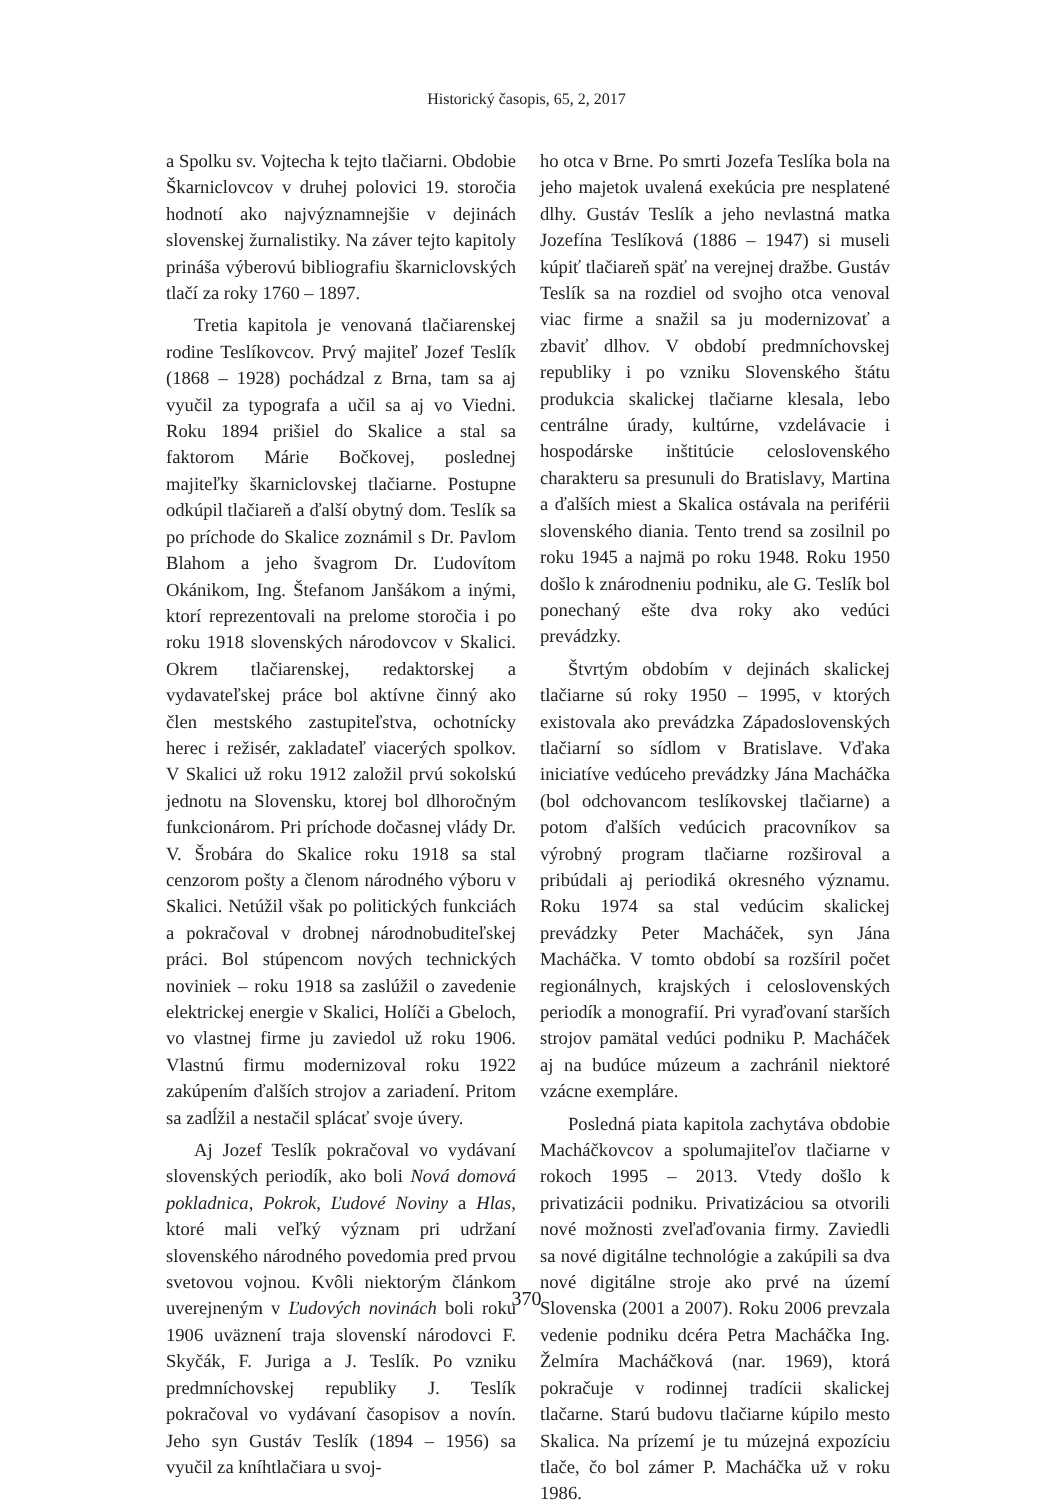Historický časopis, 65, 2, 2017
a Spolku sv. Vojtecha k tejto tlačiarni. Obdobie Škarniclovcov v druhej polovici 19. storočia hodnotí ako najvýznamnejšie v dejinách slovenskej žurnalistiky. Na záver tejto kapitoly prináša výberovú bibliografiu škarniclovských tlačí za roky 1760 – 1897.
Tretia kapitola je venovaná tlačiarenskej rodine Teslíkovcov. Prvý majiteľ Jozef Teslík (1868 – 1928) pochádzal z Brna, tam sa aj vyučil za typografa a učil sa aj vo Viedni. Roku 1894 prišiel do Skalice a stal sa faktorom Márie Bočkovej, poslednej majiteľky škarniclovskej tlačiarne. Postupne odkúpil tlačiareň a ďalší obytný dom. Teslík sa po príchode do Skalice zoznámil s Dr. Pavlom Blahom a jeho švagrom Dr. Ľudovítom Okánikom, Ing. Štefanom Janšákom a inými, ktorí reprezentovali na prelome storočia i po roku 1918 slovenských národovcov v Skalici. Okrem tlačiarenskej, redaktorskej a vydavateľskej práce bol aktívne činný ako člen mestského zastupiteľstva, ochotnícky herec i režisér, zakladateľ viacerých spolkov. V Skalici už roku 1912 založil prvú sokolskú jednotu na Slovensku, ktorej bol dlhoročným funkcionárom. Pri príchode dočasnej vlády Dr. V. Šrobára do Skalice roku 1918 sa stal cenzorom pošty a členom národného výboru v Skalici. Netúžil však po politických funkciách a pokračoval v drobnej národnobuditeľskej práci. Bol stúpencom nových technických noviniek – roku 1918 sa zaslúžil o zavedenie elektrickej energie v Skalici, Holíči a Gbeloch, vo vlastnej firme ju zaviedol už roku 1906. Vlastnú firmu modernizoval roku 1922 zakúpením ďalších strojov a zariadení. Pritom sa zadĺžil a nestačil splácať svoje úvery.
Aj Jozef Teslík pokračoval vo vydávaní slovenských periodík, ako boli Nová domová pokladnica, Pokrok, Ľudové Noviny a Hlas, ktoré mali veľký význam pri udržaní slovenského národného povedomia pred prvou svetovou vojnou. Kvôli niektorým článkom uverejneným v Ľudových novinách boli roku 1906 uväznení traja slovenskí národovci F. Skyčák, F. Juriga a J. Teslík. Po vzniku predmníchovskej republiky J. Teslík pokračoval vo vydávaní časopisov a novín. Jeho syn Gustáv Teslík (1894 – 1956) sa vyučil za kníhtlačiara u svoj-
ho otca v Brne. Po smrti Jozefa Teslíka bola na jeho majetok uvalená exekúcia pre nesplatené dlhy. Gustáv Teslík a jeho nevlastná matka Jozefína Teslíková (1886 – 1947) si museli kúpiť tlačiareň späť na verejnej dražbe. Gustáv Teslík sa na rozdiel od svojho otca venoval viac firme a snažil sa ju modernizovať a zbaviť dlhov. V období predmníchovskej republiky i po vzniku Slovenského štátu produkcia skalickej tlačiarne klesala, lebo centrálne úrady, kultúrne, vzdelávacie i hospodárske inštitúcie celoslovenského charakteru sa presunuli do Bratislavy, Martina a ďalších miest a Skalica ostávala na periférii slovenského diania. Tento trend sa zosilnil po roku 1945 a najmä po roku 1948. Roku 1950 došlo k znárodneniu podniku, ale G. Teslík bol ponechaný ešte dva roky ako vedúci prevádzky.
Štvrtým obdobím v dejinách skalickej tlačiarne sú roky 1950 – 1995, v ktorých existovala ako prevádzka Západoslovenských tlačiarní so sídlom v Bratislave. Vďaka iniciatíve vedúceho prevádzky Jána Macháčka (bol odchovancom teslíkovskej tlačiarne) a potom ďalších vedúcich pracovníkov sa výrobný program tlačiarne rozširoval a pribúdali aj periodiká okresného významu. Roku 1974 sa stal vedúcim skalickej prevádzky Peter Macháček, syn Jána Macháčka. V tomto období sa rozšíril počet regionálnych, krajských i celoslovenských periodík a monografií. Pri vyraďovaní starších strojov pamätal vedúci podniku P. Macháček aj na budúce múzeum a zachránil niektoré vzácne exempláre.
Posledná piata kapitola zachytáva obdobie Macháčkovcov a spolumajiteľov tlačiarne v rokoch 1995 – 2013. Vtedy došlo k privatizácii podniku. Privatizáciou sa otvorili nové možnosti zveľaďovania firmy. Zaviedli sa nové digitálne technológie a zakúpili sa dva nové digitálne stroje ako prvé na území Slovenska (2001 a 2007). Roku 2006 prevzala vedenie podniku dcéra Petra Macháčka Ing. Želmíra Macháčková (nar. 1969), ktorá pokračuje v rodinnej tradícii skalickej tlačarne. Starú budovu tlačiarne kúpilo mesto Skalica. Na prízemí je tu múzejná expozíciu tlače, čo bol zámer P. Macháčka už v roku 1986.
370